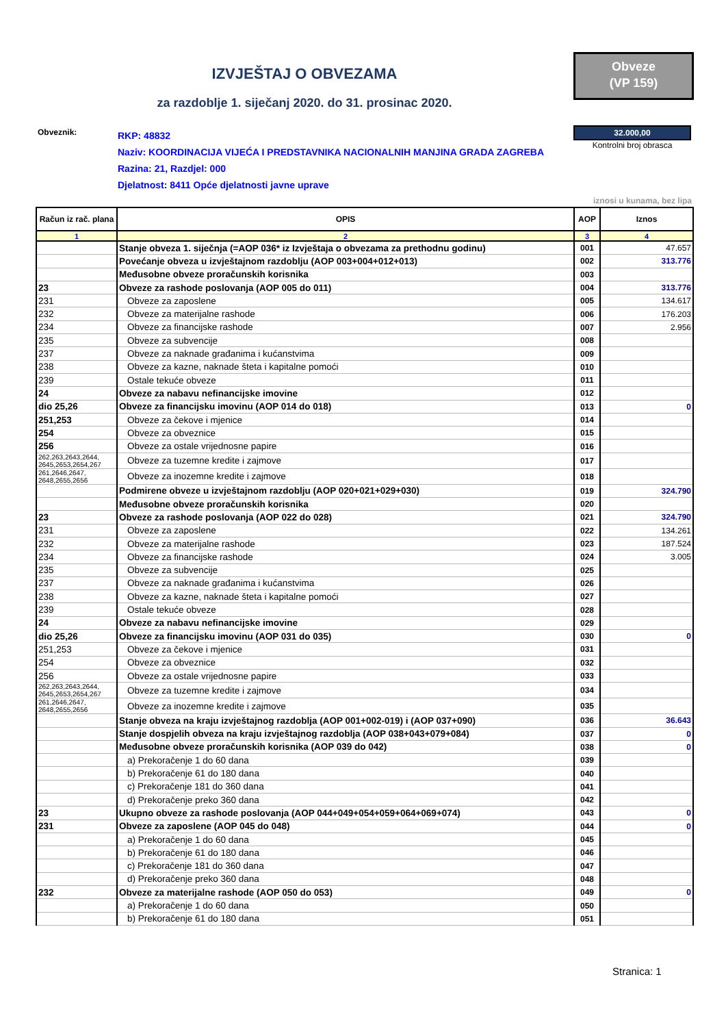IZVJEŠTAJ O OBVEZAMA
Obveze
(VP 159)
za razdoblje 1. siječanj 2020. do 31. prosinac 2020.
Obveznik:
RKP: 48832
Naziv: KOORDINACIJA VIJEĆA I PREDSTAVNIKA NACIONALNIH MANJINA GRADA ZAGREBA
Razina: 21, Razdjel: 000
Djelatnost: 8411 Opće djelatnosti javne uprave
32.000,00
Kontrolni broj obrasca
iznosi u kunama, bez lipa
| Račun iz rač. plana | OPIS | AOP | Iznos |
| --- | --- | --- | --- |
| 1 | 2 | 3 | 4 |
| | Stanje obveza 1. siječnja (=AOP 036* iz Izvještaja o obvezama za prethodnu godinu) | 001 | 47.657 |
| | Povećanje obveza u izvještajnom razdoblju (AOP 003+004+012+013) | 002 | 313.776 |
| | Međusobne obveze proračunskih korisnika | 003 | |
| 23 | Obveze za rashode poslovanja (AOP 005 do 011) | 004 | 313.776 |
| 231 | Obveze za zaposlene | 005 | 134.617 |
| 232 | Obveze za materijalne rashode | 006 | 176.203 |
| 234 | Obveze za financijske rashode | 007 | 2.956 |
| 235 | Obveze za subvencije | 008 | |
| 237 | Obveze za naknade građanima i kućanstvima | 009 | |
| 238 | Obveze za kazne, naknade šteta i kapitalne pomoći | 010 | |
| 239 | Ostale tekuće obveze | 011 | |
| 24 | Obveze za nabavu nefinancijske imovine | 012 | |
| dio 25,26 | Obveze za financijsku imovinu (AOP 014 do 018) | 013 | 0 |
| 251,253 | Obveze za čekove i mjenice | 014 | |
| 254 | Obveze za obveznice | 015 | |
| 256 | Obveze za ostale vrijednosne papire | 016 | |
| 262,263,2643,2644, 2645,2653,2654,267 | Obveze za tuzemne kredite i zajmove | 017 | |
| 261,2646,2647, 2648,2655,2656 | Obveze za inozemne kredite i zajmove | 018 | |
| | Podmirene obveze u izvještajnom razdoblju (AOP 020+021+029+030) | 019 | 324.790 |
| | Međusobne obveze proračunskih korisnika | 020 | |
| 23 | Obveze za rashode poslovanja (AOP 022 do 028) | 021 | 324.790 |
| 231 | Obveze za zaposlene | 022 | 134.261 |
| 232 | Obveze za materijalne rashode | 023 | 187.524 |
| 234 | Obveze za financijske rashode | 024 | 3.005 |
| 235 | Obveze za subvencije | 025 | |
| 237 | Obveze za naknade građanima i kućanstvima | 026 | |
| 238 | Obveze za kazne, naknade šteta i kapitalne pomoći | 027 | |
| 239 | Ostale tekuće obveze | 028 | |
| 24 | Obveze za nabavu nefinancijske imovine | 029 | |
| dio 25,26 | Obveze za financijsku imovinu (AOP 031 do 035) | 030 | 0 |
| 251,253 | Obveze za čekove i mjenice | 031 | |
| 254 | Obveze za obveznice | 032 | |
| 256 | Obveze za ostale vrijednosne papire | 033 | |
| 262,263,2643,2644, 2645,2653,2654,267 | Obveze za tuzemne kredite i zajmove | 034 | |
| 261,2646,2647, 2648,2655,2656 | Obveze za inozemne kredite i zajmove | 035 | |
| | Stanje obveza na kraju izvještajnog razdoblja (AOP 001+002-019) i (AOP 037+090) | 036 | 36.643 |
| | Stanje dospjelih obveza na kraju izvještajnog razdoblja (AOP 038+043+079+084) | 037 | 0 |
| | Međusobne obveze proračunskih korisnika (AOP 039 do 042) | 038 | 0 |
| | a) Prekoračenje 1 do 60 dana | 039 | |
| | b) Prekoračenje 61 do 180 dana | 040 | |
| | c) Prekoračenje 181 do 360 dana | 041 | |
| | d) Prekoračenje preko 360 dana | 042 | |
| 23 | Ukupno obveze za rashode poslovanja (AOP 044+049+054+059+064+069+074) | 043 | 0 |
| 231 | Obveze za zaposlene (AOP 045 do 048) | 044 | 0 |
| | a) Prekoračenje 1 do 60 dana | 045 | |
| | b) Prekoračenje 61 do 180 dana | 046 | |
| | c) Prekoračenje 181 do 360 dana | 047 | |
| | d) Prekoračenje preko 360 dana | 048 | |
| 232 | Obveze za materijalne rashode (AOP 050 do 053) | 049 | 0 |
| | a) Prekoračenje 1 do 60 dana | 050 | |
| | b) Prekoračenje 61 do 180 dana | 051 | |
Stranica: 1